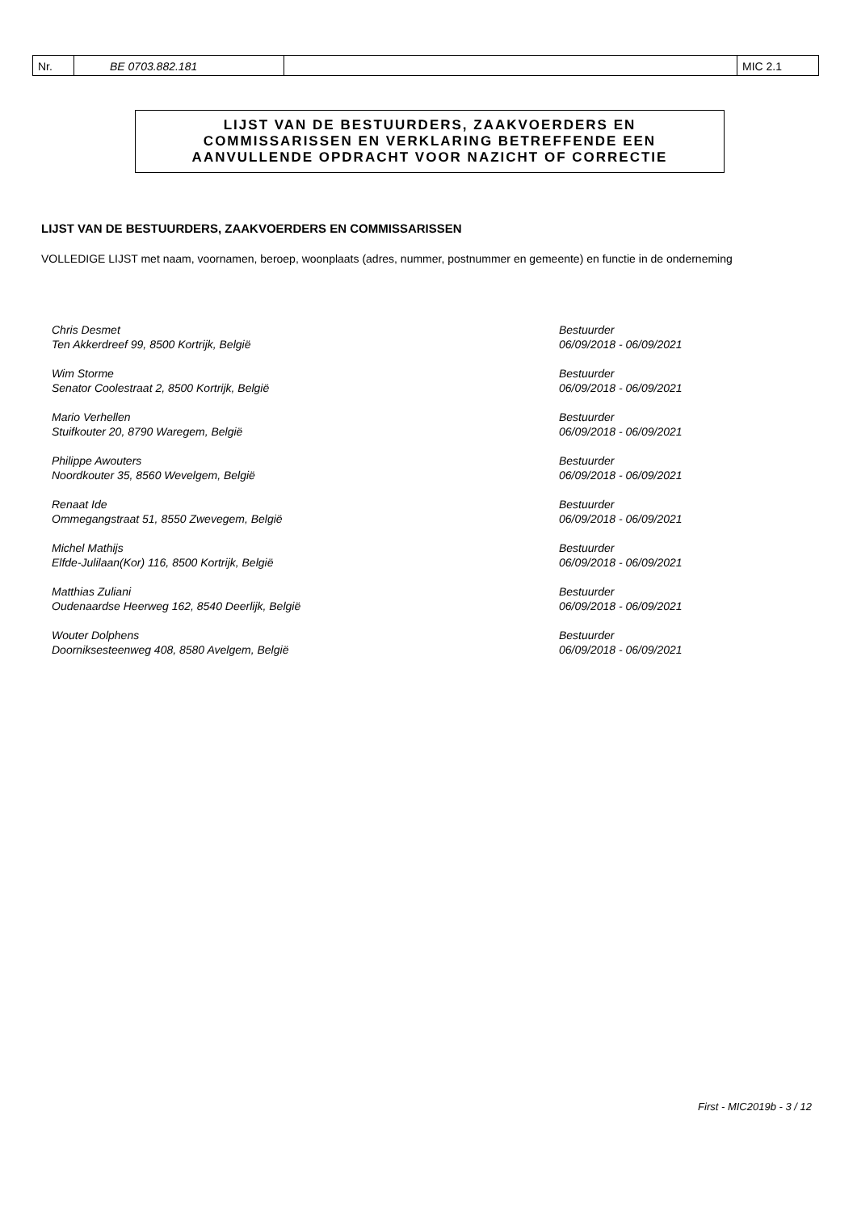Nr. BE 0703.882.181 MIC 2.1
LIJST VAN DE BESTUURDERS, ZAAKVOERDERS EN
COMMISSARISSEN EN VERKLARING BETREFFENDE EEN
AANVULLENDE OPDRACHT VOOR NAZICHT OF CORRECTIE
LIJST VAN DE BESTUURDERS, ZAAKVOERDERS EN COMMISSARISSEN
VOLLEDIGE LIJST met naam, voornamen, beroep, woonplaats (adres, nummer, postnummer en gemeente) en functie in de onderneming
Chris Desmet
Ten Akkerdreef 99, 8500 Kortrijk, België
Bestuurder
06/09/2018 - 06/09/2021
Wim Storme
Senator Coolestraat 2, 8500 Kortrijk, België
Bestuurder
06/09/2018 - 06/09/2021
Mario Verhellen
Stuifkouter 20, 8790 Waregem, België
Bestuurder
06/09/2018 - 06/09/2021
Philippe Awouters
Noordkouter 35, 8560 Wevelgem, België
Bestuurder
06/09/2018 - 06/09/2021
Renaat Ide
Ommegangstraat 51, 8550 Zwevegem, België
Bestuurder
06/09/2018 - 06/09/2021
Michel Mathijs
Elfde-Julilaan(Kor) 116, 8500 Kortrijk, België
Bestuurder
06/09/2018 - 06/09/2021
Matthias Zuliani
Oudenaardse Heerweg 162, 8540 Deerlijk, België
Bestuurder
06/09/2018 - 06/09/2021
Wouter Dolphens
Doorniksesteenweg 408, 8580 Avelgem, België
Bestuurder
06/09/2018 - 06/09/2021
First - MIC2019b - 3 / 12